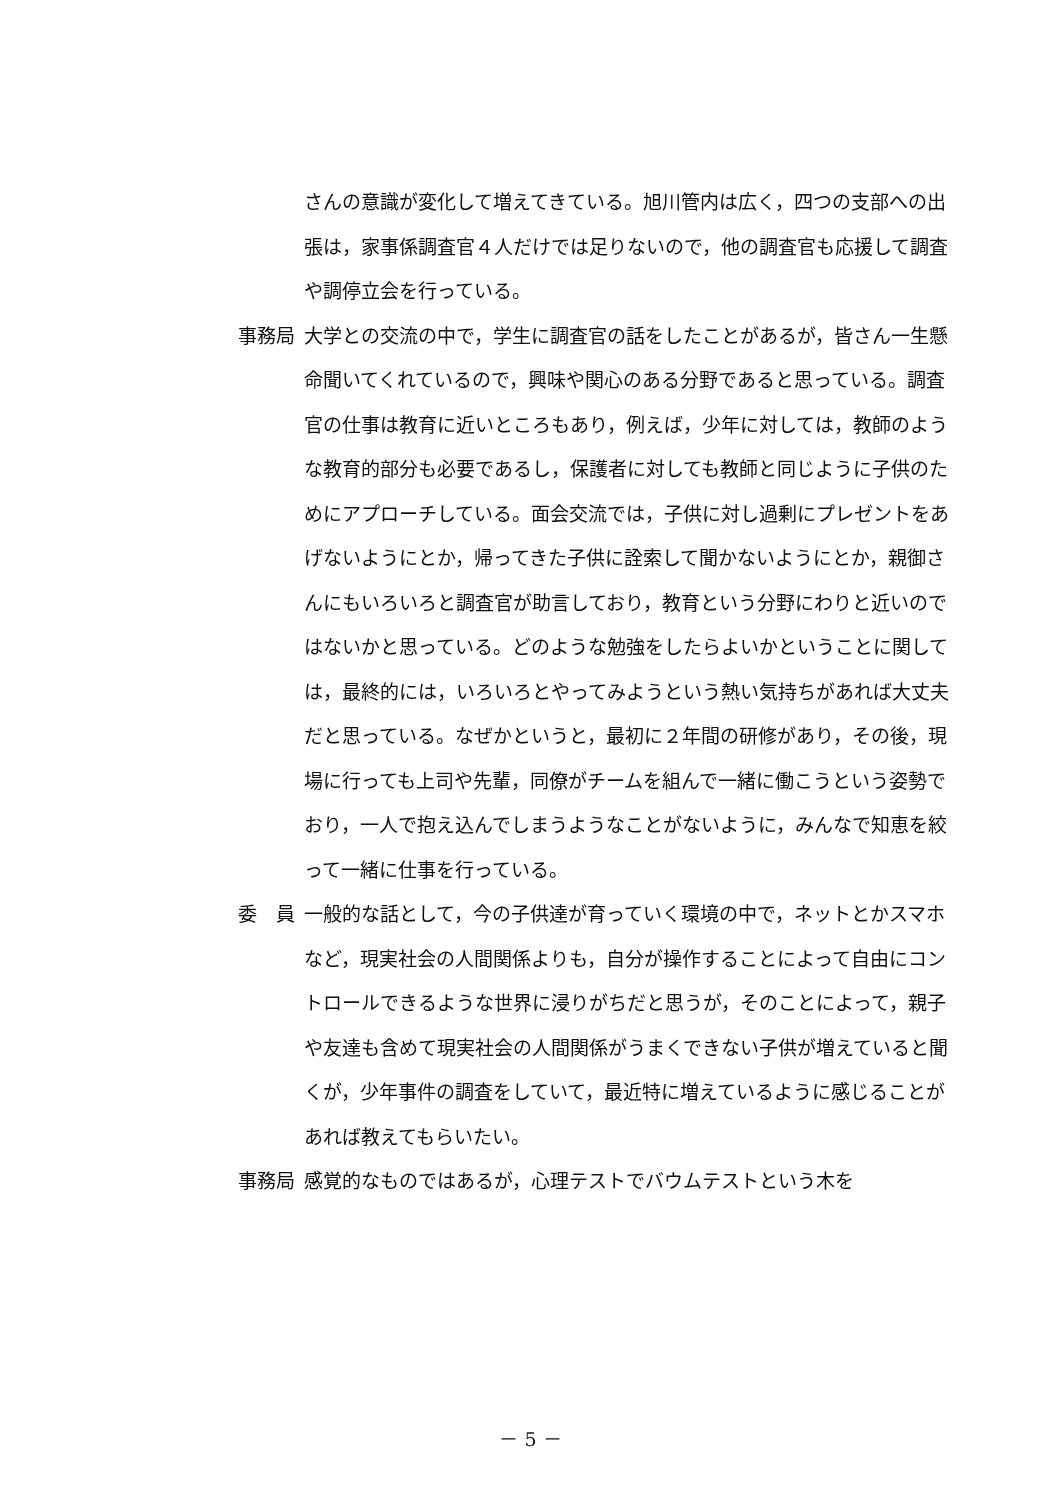さんの意識が変化して増えてきている。旭川管内は広く，四つの支部への出張は，家事係調査官４人だけでは足りないので，他の調査官も応援して調査や調停立会を行っている。
事務局 大学との交流の中で，学生に調査官の話をしたことがあるが，皆さん一生懸命聞いてくれているので，興味や関心のある分野であると思っている。調査官の仕事は教育に近いところもあり，例えば，少年に対しては，教師のような教育的部分も必要であるし，保護者に対しても教師と同じように子供のためにアプローチしている。面会交流では，子供に対し過剰にプレゼントをあげないようにとか，帰ってきた子供に詮索して聞かないようにとか，親御さんにもいろいろと調査官が助言しており，教育という分野にわりと近いのではないかと思っている。どのような勉強をしたらよいかということに関しては，最終的には，いろいろとやってみようという熱い気持ちがあれば大丈夫だと思っている。なぜかというと，最初に２年間の研修があり，その後，現場に行っても上司や先輩，同僚がチームを組んで一緒に働こうという姿勢でおり，一人で抱え込んでしまうようなことがないように，みんなで知恵を絞って一緒に仕事を行っている。
委　員 一般的な話として，今の子供達が育っていく環境の中で，ネットとかスマホなど，現実社会の人間関係よりも，自分が操作することによって自由にコントロールできるような世界に浸りがちだと思うが，そのことによって，親子や友達も含めて現実社会の人間関係がうまくできない子供が増えていると聞くが，少年事件の調査をしていて，最近特に増えているように感じることがあれば教えてもらいたい。
事務局 感覚的なものではあるが，心理テストでバウムテストという木を
－ 5 －